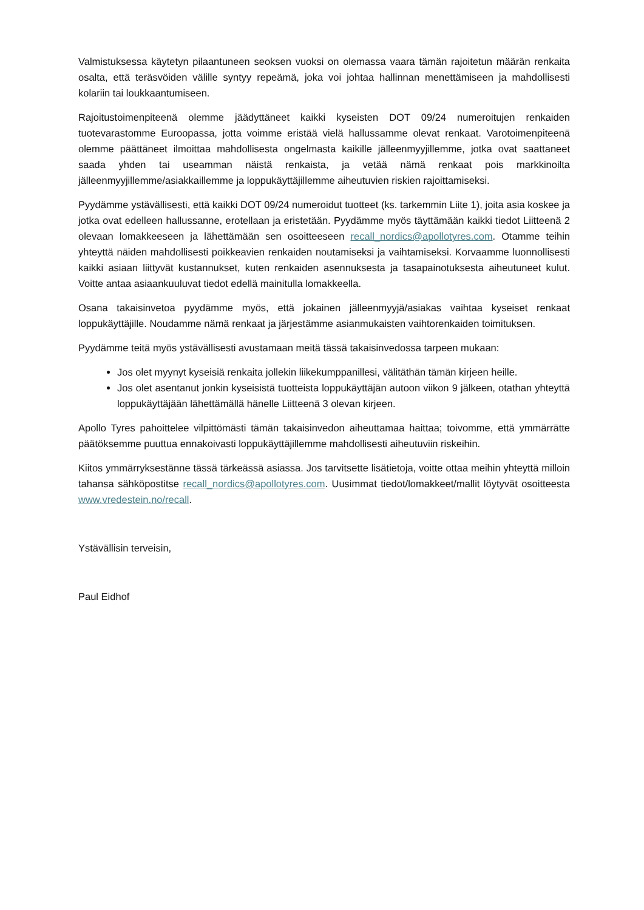Valmistuksessa käytetyn pilaantuneen seoksen vuoksi on olemassa vaara tämän rajoitetun määrän renkaita osalta, että teräsvöiden välille syntyy repeämä, joka voi johtaa hallinnan menettämiseen ja mahdollisesti kolariin tai loukkaantumiseen.
Rajoitustoimenpiteenä olemme jäädyttäneet kaikki kyseisten DOT 09/24 numeroitujen renkaiden tuotevarastomme Euroopassa, jotta voimme eristää vielä hallussamme olevat renkaat. Varotoimenpiteenä olemme päättäneet ilmoittaa mahdollisesta ongelmasta kaikille jälleenmyyjillemme, jotka ovat saattaneet saada yhden tai useamman näistä renkaista, ja vetää nämä renkaat pois markkinoilta jälleenmyyjillemme/asiakkaillemme ja loppukäyttäjillemme aiheutuvien riskien rajoittamiseksi.
Pyydämme ystävällisesti, että kaikki DOT 09/24 numeroidut tuotteet (ks. tarkemmin Liite 1), joita asia koskee ja jotka ovat edelleen hallussanne, erotellaan ja eristetään. Pyydämme myös täyttämään kaikki tiedot Liitteenä 2 olevaan lomakkeeseen ja lähettämään sen osoitteeseen recall_nordics@apollotyres.com. Otamme teihin yhteyttä näiden mahdollisesti poikkeavien renkaiden noutamiseksi ja vaihtamiseksi. Korvaamme luonnollisesti kaikki asiaan liittyvät kustannukset, kuten renkaiden asennuksesta ja tasapainotuksesta aiheutuneet kulut. Voitte antaa asiaankuuluvat tiedot edellä mainitulla lomakkeella.
Osana takaisinvetoa pyydämme myös, että jokainen jälleenmyyjä/asiakas vaihtaa kyseiset renkaat loppukäyttäjille. Noudamme nämä renkaat ja järjestämme asianmukaisten vaihtorenkaiden toimituksen.
Pyydämme teitä myös ystävällisesti avustamaan meitä tässä takaisinvedossa tarpeen mukaan:
Jos olet myynyt kyseisiä renkaita jollekin liikekumppanillesi, välitäthän tämän kirjeen heille.
Jos olet asentanut jonkin kyseisistä tuotteista loppukäyttäjän autoon viikon 9 jälkeen, otathan yhteyttä loppukäyttäjään lähettämällä hänelle Liitteenä 3 olevan kirjeen.
Apollo Tyres pahoittelee vilpittömästi tämän takaisinvedon aiheuttamaa haittaa; toivomme, että ymmärrätte päätöksemme puuttua ennakoivasti loppukäyttäjillemme mahdollisesti aiheutuviin riskeihin.
Kiitos ymmärryksestänne tässä tärkeässä asiassa. Jos tarvitsette lisätietoja, voitte ottaa meihin yhteyttä milloin tahansa sähköpostitse recall_nordics@apollotyres.com. Uusimmat tiedot/lomakkeet/mallit löytyvät osoitteesta www.vredestein.no/recall.
Ystävällisin terveisin,
Paul Eidhof